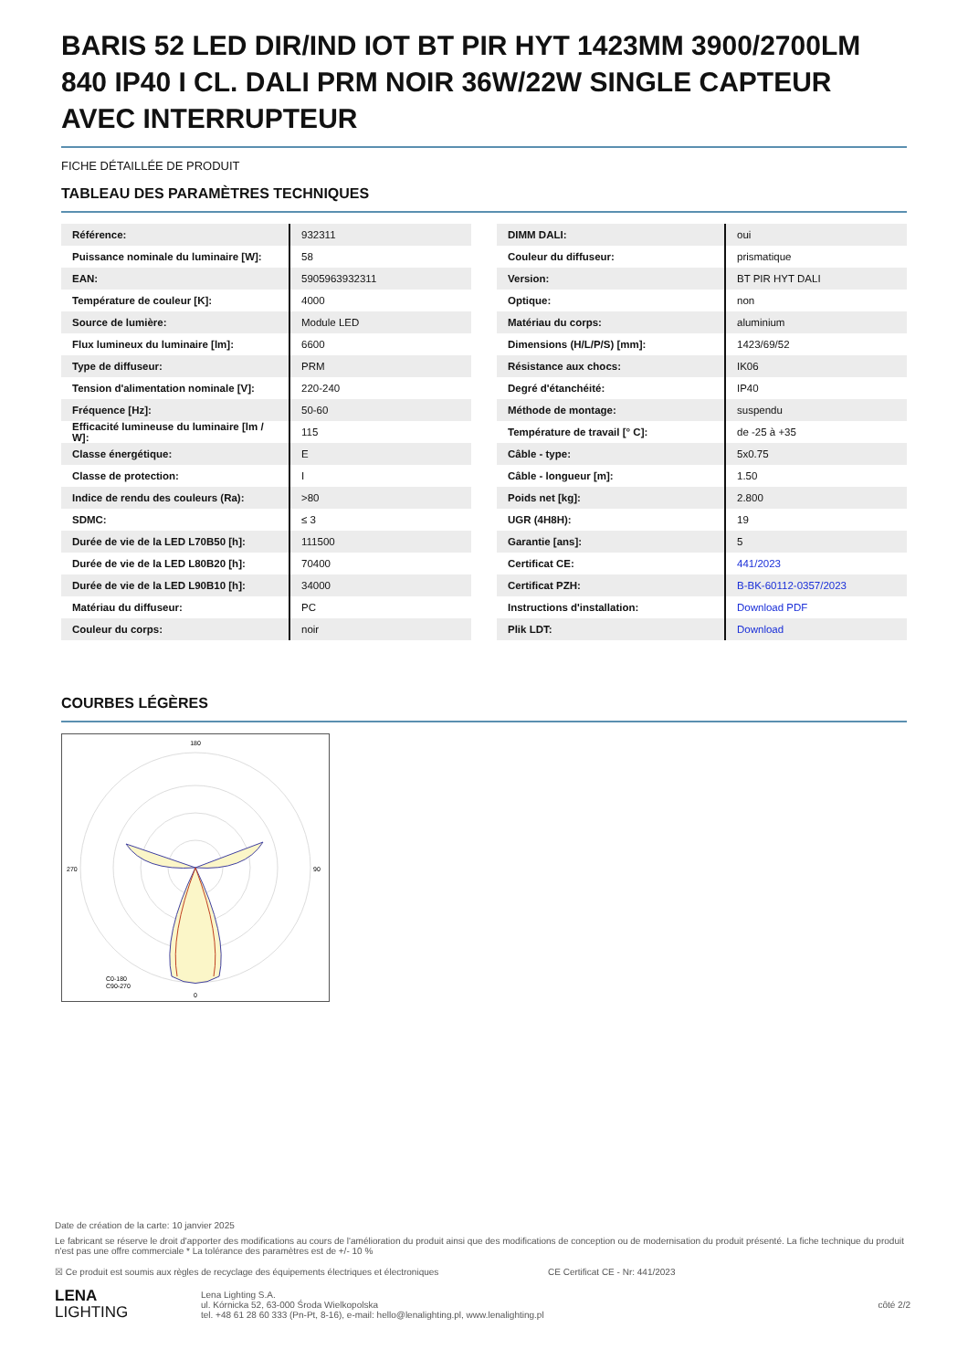BARIS 52 LED DIR/IND IOT BT PIR HYT 1423MM 3900/2700LM 840 IP40 I CL. DALI PRM NOIR 36W/22W SINGLE CAPTEUR AVEC INTERRUPTEUR
FICHE DÉTAILLÉE DE PRODUIT
TABLEAU DES PARAMÈTRES TECHNIQUES
| Référence: | 932311 |
| Puissance nominale du luminaire [W]: | 58 |
| EAN: | 5905963932311 |
| Température de couleur [K]: | 4000 |
| Source de lumière: | Module LED |
| Flux lumineux du luminaire [lm]: | 6600 |
| Type de diffuseur: | PRM |
| Tension d'alimentation nominale [V]: | 220-240 |
| Fréquence [Hz]: | 50-60 |
| Efficacité lumineuse du luminaire [lm / W]: | 115 |
| Classe énergétique: | E |
| Classe de protection: | I |
| Indice de rendu des couleurs (Ra): | >80 |
| SDMC: | ≤ 3 |
| Durée de vie de la LED L70B50 [h]: | 111500 |
| Durée de vie de la LED L80B20 [h]: | 70400 |
| Durée de vie de la LED L90B10 [h]: | 34000 |
| Matériau du diffuseur: | PC |
| Couleur du corps: | noir |
| DIMM DALI: | oui |
| Couleur du diffuseur: | prismatique |
| Version: | BT PIR HYT DALI |
| Optique: | non |
| Matériau du corps: | aluminium |
| Dimensions (H/L/P/S) [mm]: | 1423/69/52 |
| Résistance aux chocs: | IK06 |
| Degré d'étanchéité: | IP40 |
| Méthode de montage: | suspendu |
| Température de travail [° C]: | de -25 à +35 |
| Câble - type: | 5x0.75 |
| Câble - longueur [m]: | 1.50 |
| Poids net [kg]: | 2.800 |
| UGR (4H8H): | 19 |
| Garantie [ans]: | 5 |
| Certificat CE: | 441/2023 |
| Certificat PZH: | B-BK-60112-0357/2023 |
| Instructions d'installation: | Download PDF |
| Plik LDT: | Download |
COURBES LÉGÈRES
180
0
270
90
C0-180
C90-270
Date de création de la carte: 10 janvier 2025
Le fabricant se réserve le droit d'apporter des modifications au cours de l'amélioration du produit ainsi que des modifications de conception ou de modernisation du produit présenté. La fiche technique du produit n'est pas une offre commerciale * La tolérance des paramètres est de +/- 10 %
☒ Ce produit est soumis aux règles de recyclage des équipements électriques et électroniques CE Certificat CE - Nr: 441/2023
LENA
LIGHTING
Lena Lighting S.A.
ul. Kórnicka 52, 63-000 Środa Wielkopolska
tel. +48 61 28 60 333 (Pn-Pt, 8-16), e-mail: hello@lenalighting.pl, www.lenalighting.pl
côté 2/2